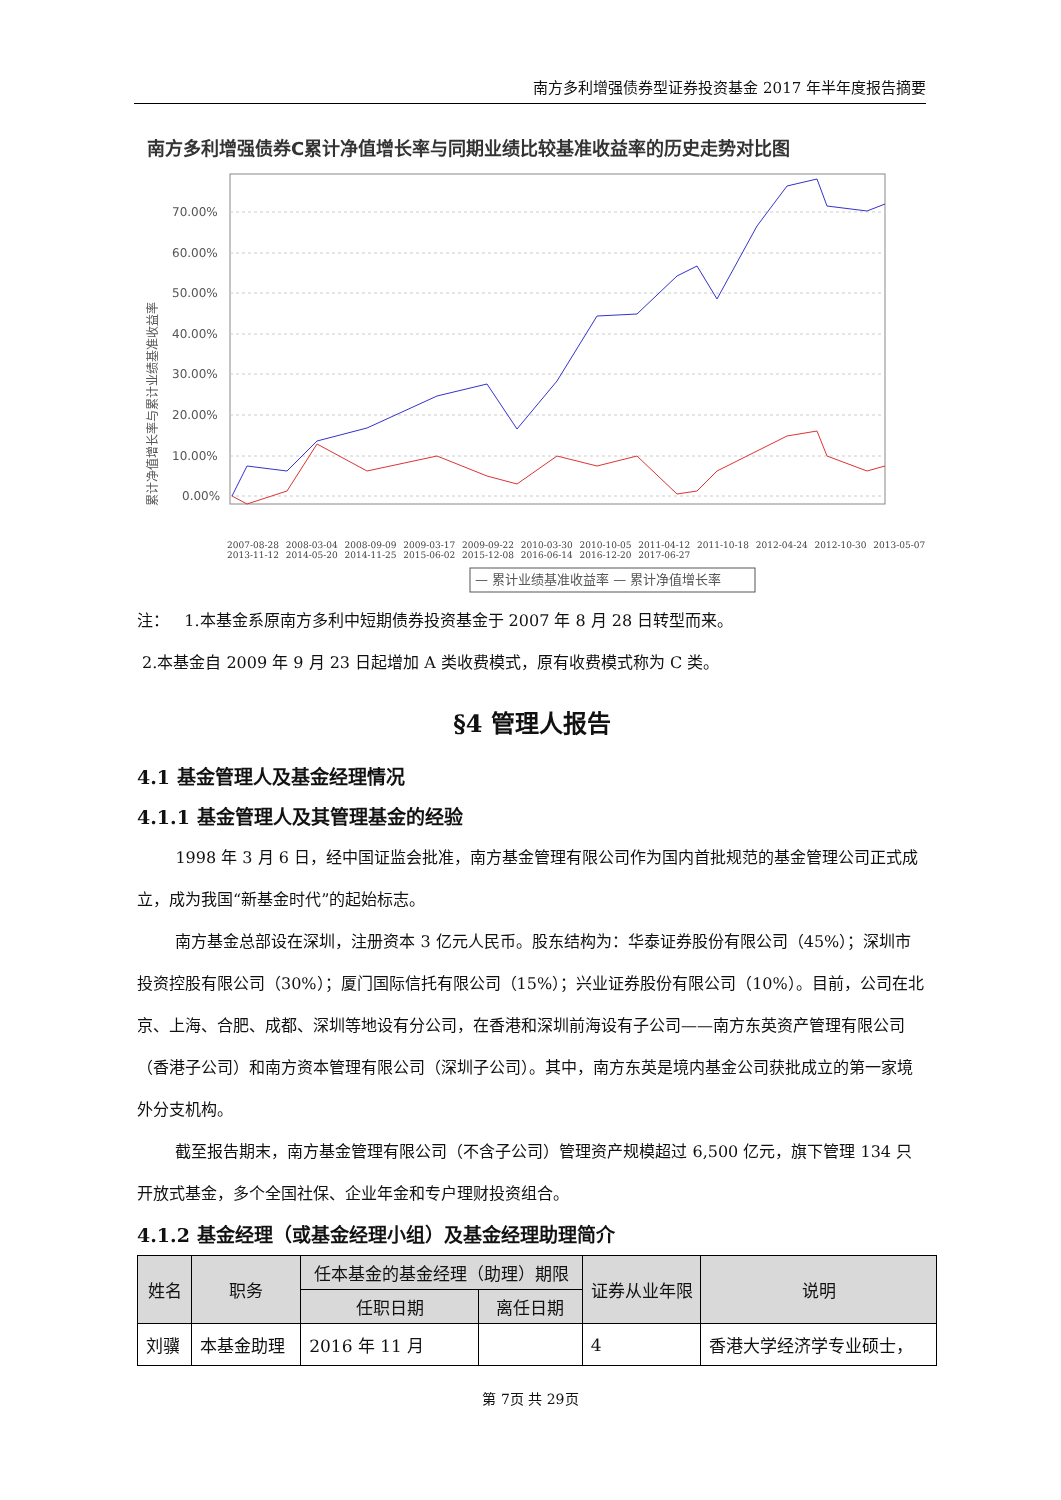南方多利增强债券型证券投资基金 2017 年半年度报告摘要
南方多利增强债券C累计净值增长率与同期业绩比较基准收益率的历史走势对比图
累计净值增长率与累计业绩基准收益率
70.00%
60.00%
50.00%
40.00%
30.00%
20.00%
10.00%
0.00%
— 累计业绩基准收益率 — 累计净值增长率
2007-08-28 2008-03-04 2008-09-09 2009-03-17 2009-09-22 2010-03-30 2010-10-05 2011-04-12 2011-10-18 2012-04-24 2012-10-30 2013-05-07 2013-11-12 2014-05-20 2014-11-25 2015-06-02 2015-12-08 2016-06-14 2016-12-20 2017-06-27
注： 1.本基金系原南方多利中短期债券投资基金于 2007 年 8 月 28 日转型而来。
2.本基金自 2009 年 9 月 23 日起增加 A 类收费模式，原有收费模式称为 C 类。
§4 管理人报告
4.1 基金管理人及基金经理情况
4.1.1 基金管理人及其管理基金的经验
1998 年 3 月 6 日，经中国证监会批准，南方基金管理有限公司作为国内首批规范的基金管理公司正式成立，成为我国“新基金时代”的起始标志。
南方基金总部设在深圳，注册资本 3 亿元人民币。股东结构为：华泰证券股份有限公司（45%）；深圳市投资控股有限公司（30%）；厦门国际信托有限公司（15%）；兴业证券股份有限公司（10%）。目前，公司在北京、上海、合肥、成都、深圳等地设有分公司，在香港和深圳前海设有子公司——南方东英资产管理有限公司（香港子公司）和南方资本管理有限公司（深圳子公司）。其中，南方东英是境内基金公司获批成立的第一家境外分支机构。
截至报告期末，南方基金管理有限公司（不含子公司）管理资产规模超过 6,500 亿元，旗下管理 134 只开放式基金，多个全国社保、企业年金和专户理财投资组合。
4.1.2 基金经理（或基金经理小组）及基金经理助理简介
| 姓名 | 职务 | 任本基金的基金经理（助理）期限 | | 证券从业年限 | 说明 |
| --- | --- | --- | --- | --- | --- |
| | | 任职日期 | 离任日期 | | |
| 刘骥 | 本基金助理 | 2016 年 11 月 | | 4 | 香港大学经济学专业硕士， |
第 7页 共 29页